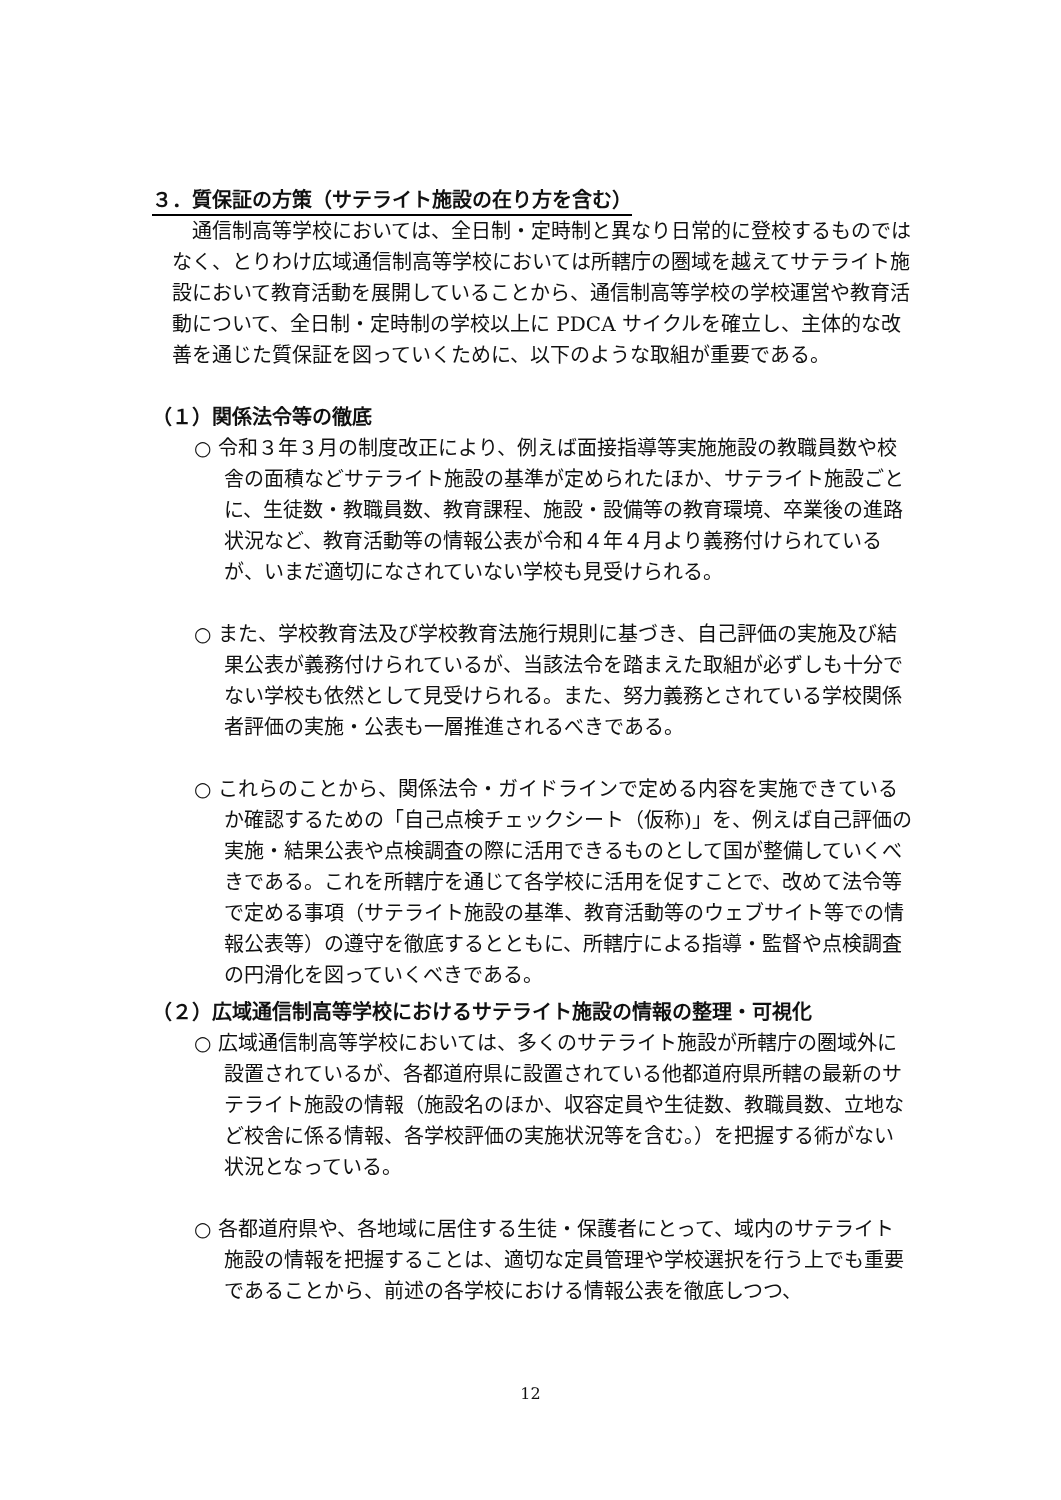３．質保証の方策（サテライト施設の在り方を含む）
通信制高等学校においては、全日制・定時制と異なり日常的に登校するものではなく、とりわけ広域通信制高等学校においては所轄庁の圏域を越えてサテライト施設において教育活動を展開していることから、通信制高等学校の学校運営や教育活動について、全日制・定時制の学校以上に PDCA サイクルを確立し、主体的な改善を通じた質保証を図っていくために、以下のような取組が重要である。
（１）関係法令等の徹底
○ 令和３年３月の制度改正により、例えば面接指導等実施施設の教職員数や校舎の面積などサテライト施設の基準が定められたほか、サテライト施設ごとに、生徒数・教職員数、教育課程、施設・設備等の教育環境、卒業後の進路状況など、教育活動等の情報公表が令和４年４月より義務付けられているが、いまだ適切になされていない学校も見受けられる。
○ また、学校教育法及び学校教育法施行規則に基づき、自己評価の実施及び結果公表が義務付けられているが、当該法令を踏まえた取組が必ずしも十分でない学校も依然として見受けられる。また、努力義務とされている学校関係者評価の実施・公表も一層推進されるべきである。
○ これらのことから、関係法令・ガイドラインで定める内容を実施できているか確認するための「自己点検チェックシート（仮称)」を、例えば自己評価の実施・結果公表や点検調査の際に活用できるものとして国が整備していくべきである。これを所轄庁を通じて各学校に活用を促すことで、改めて法令等で定める事項（サテライト施設の基準、教育活動等のウェブサイト等での情報公表等）の遵守を徹底するとともに、所轄庁による指導・監督や点検調査の円滑化を図っていくべきである。
（２）広域通信制高等学校におけるサテライト施設の情報の整理・可視化
○ 広域通信制高等学校においては、多くのサテライト施設が所轄庁の圏域外に設置されているが、各都道府県に設置されている他都道府県所轄の最新のサテライト施設の情報（施設名のほか、収容定員や生徒数、教職員数、立地など校舎に係る情報、各学校評価の実施状況等を含む。）を把握する術がない状況となっている。
○ 各都道府県や、各地域に居住する生徒・保護者にとって、域内のサテライト施設の情報を把握することは、適切な定員管理や学校選択を行う上でも重要であることから、前述の各学校における情報公表を徹底しつつ、
12